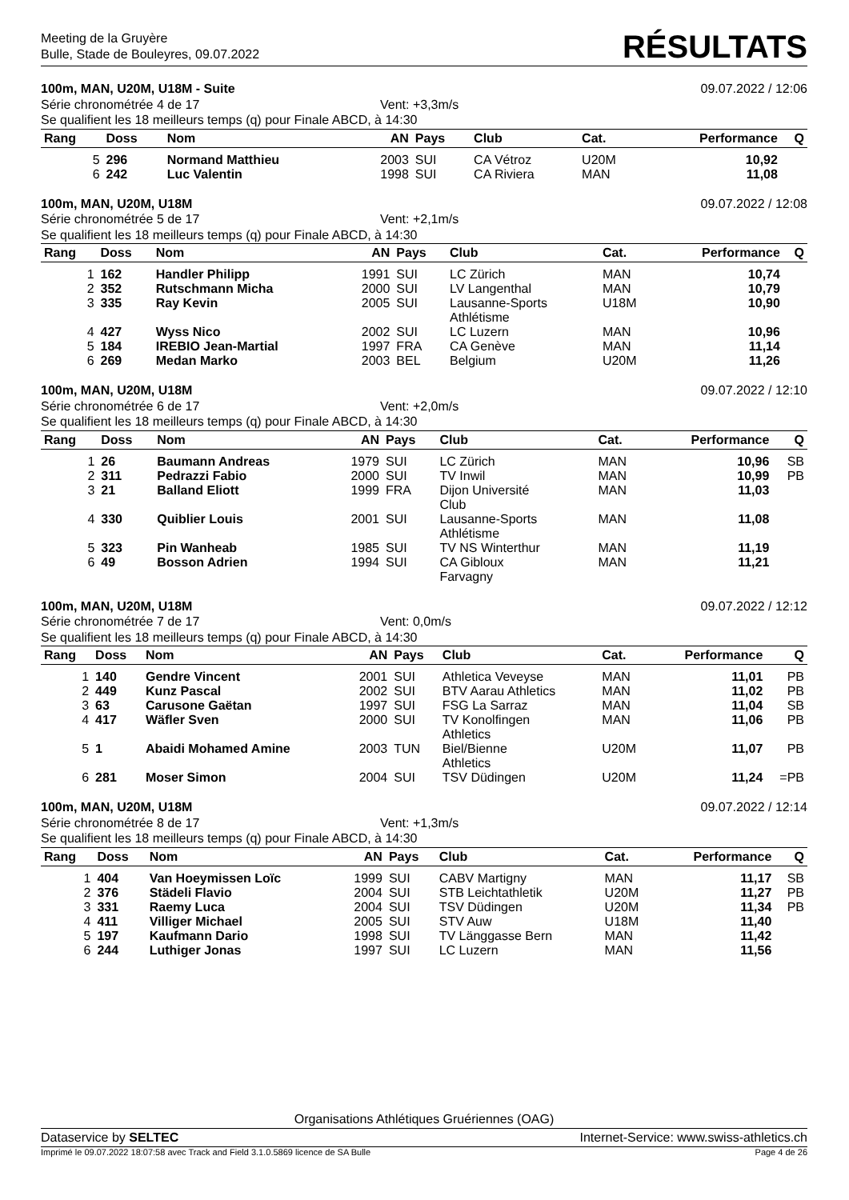Meeting de la Gruyère
Bulle, Stade de Bouleyres, 09.07.2022
RÉSULTATS
100m, MAN, U20M, U18M - Suite 09.07.2022 / 12:06
Série chronométrée 4 de 17 Vent: +3,3m/s
Se qualifient les 18 meilleurs temps (q) pour Finale ABCD, à 14:30
| Rang | Doss | Nom | AN | Pays | Club | Cat. | Performance | Q |
| --- | --- | --- | --- | --- | --- | --- | --- | --- |
| 5 | 296 | Normand Matthieu | 2003 | SUI | CA Vétroz | U20M | 10,92 | |
| 6 | 242 | Luc Valentin | 1998 | SUI | CA Riviera | MAN | 11,08 | |
100m, MAN, U20M, U18M 09.07.2022 / 12:08
Série chronométrée 5 de 17 Vent: +2,1m/s
Se qualifient les 18 meilleurs temps (q) pour Finale ABCD, à 14:30
| Rang | Doss | Nom | AN | Pays | Club | Cat. | Performance | Q |
| --- | --- | --- | --- | --- | --- | --- | --- | --- |
| 1 | 162 | Handler Philipp | 1991 | SUI | LC Zürich | MAN | 10,74 | |
| 2 | 352 | Rutschmann Micha | 2000 | SUI | LV Langenthal | MAN | 10,79 | |
| 3 | 335 | Ray Kevin | 2005 | SUI | Lausanne-Sports Athlétisme | U18M | 10,90 | |
| 4 | 427 | Wyss Nico | 2002 | SUI | LC Luzern | MAN | 10,96 | |
| 5 | 184 | IREBIO Jean-Martial | 1997 | FRA | CA Genève | MAN | 11,14 | |
| 6 | 269 | Medan Marko | 2003 | BEL | Belgium | U20M | 11,26 | |
100m, MAN, U20M, U18M 09.07.2022 / 12:10
Série chronométrée 6 de 17 Vent: +2,0m/s
Se qualifient les 18 meilleurs temps (q) pour Finale ABCD, à 14:30
| Rang | Doss | Nom | AN | Pays | Club | Cat. | Performance | Q |
| --- | --- | --- | --- | --- | --- | --- | --- | --- |
| 1 | 26 | Baumann Andreas | 1979 | SUI | LC Zürich | MAN | 10,96 | SB |
| 2 | 311 | Pedrazzi Fabio | 2000 | SUI | TV Inwil | MAN | 10,99 | PB |
| 3 | 21 | Balland Eliott | 1999 | FRA | Dijon Université Club | MAN | 11,03 | |
| 4 | 330 | Quiblier Louis | 2001 | SUI | Lausanne-Sports Athlétisme | MAN | 11,08 | |
| 5 | 323 | Pin Wanheab | 1985 | SUI | TV NS Winterthur | MAN | 11,19 | |
| 6 | 49 | Bosson Adrien | 1994 | SUI | CA Gibloux Farvagny | MAN | 11,21 | |
100m, MAN, U20M, U18M 09.07.2022 / 12:12
Série chronométrée 7 de 17 Vent: 0,0m/s
Se qualifient les 18 meilleurs temps (q) pour Finale ABCD, à 14:30
| Rang | Doss | Nom | AN | Pays | Club | Cat. | Performance | Q |
| --- | --- | --- | --- | --- | --- | --- | --- | --- |
| 1 | 140 | Gendre Vincent | 2001 | SUI | Athletica Veveyse | MAN | 11,01 | PB |
| 2 | 449 | Kunz Pascal | 2002 | SUI | BTV Aarau Athletics | MAN | 11,02 | PB |
| 3 | 63 | Carusone Gaëtan | 1997 | SUI | FSG La Sarraz | MAN | 11,04 | SB |
| 4 | 417 | Wäfler Sven | 2000 | SUI | TV Konolfingen Athletics | MAN | 11,06 | PB |
| 5 | 1 | Abaidi Mohamed Amine | 2003 | TUN | Biel/Bienne Athletics | U20M | 11,07 | PB |
| 6 | 281 | Moser Simon | 2004 | SUI | TSV Düdingen | U20M | 11,24 | =PB |
100m, MAN, U20M, U18M 09.07.2022 / 12:14
Série chronométrée 8 de 17 Vent: +1,3m/s
Se qualifient les 18 meilleurs temps (q) pour Finale ABCD, à 14:30
| Rang | Doss | Nom | AN | Pays | Club | Cat. | Performance | Q |
| --- | --- | --- | --- | --- | --- | --- | --- | --- |
| 1 | 404 | Van Hoeymissen Loïc | 1999 | SUI | CABV Martigny | MAN | 11,17 | SB |
| 2 | 376 | Städeli Flavio | 2004 | SUI | STB Leichtathletik | U20M | 11,27 | PB |
| 3 | 331 | Raemy Luca | 2004 | SUI | TSV Düdingen | U20M | 11,34 | PB |
| 4 | 411 | Villiger Michael | 2005 | SUI | STV Auw | U18M | 11,40 | |
| 5 | 197 | Kaufmann Dario | 1998 | SUI | TV Länggasse Bern | MAN | 11,42 | |
| 6 | 244 | Luthiger Jonas | 1997 | SUI | LC Luzern | MAN | 11,56 | |
Organisations Athlétiques Gruériennes (OAG)
Dataservice by SELTEC Internet-Service: www.swiss-athletics.ch
Imprimé le 09.07.2022 18:07:58 avec Track and Field 3.1.0.5869 licence de SA Bulle Page 4 de 26